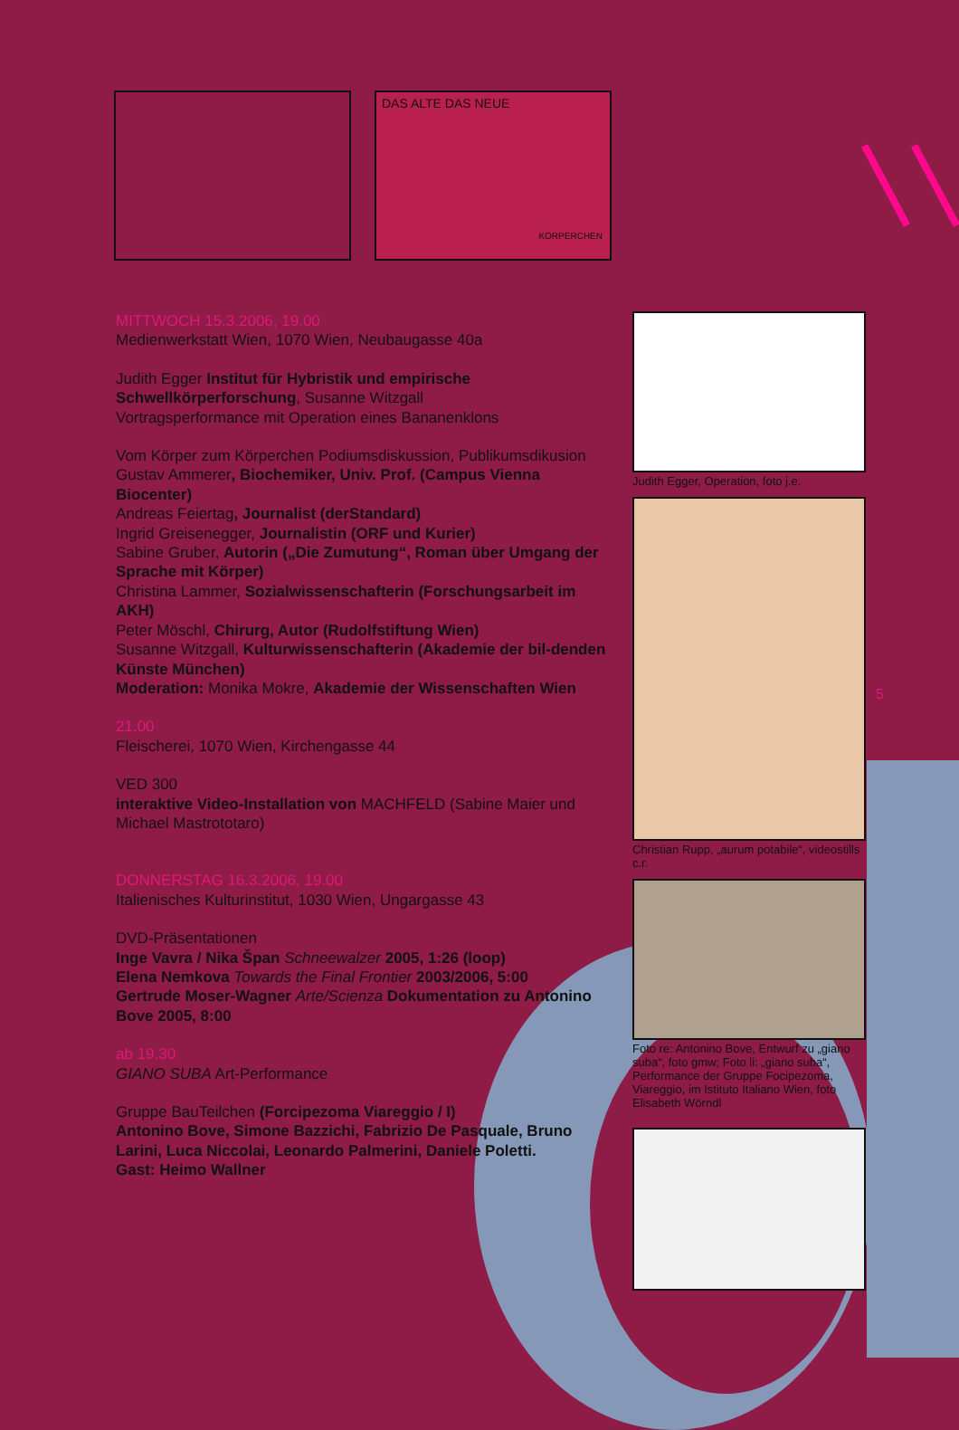DAS ALTE DAS NEUE
KÖRPERCHEN
MITTWOCH 15.3.2006, 19.00
Medienwerkstatt Wien, 1070 Wien, Neubaugasse 40a
Judith Egger Institut für Hybristik und empirische Schwellkörperforschung, Susanne Witzgall
Vortragsperformance mit Operation eines Bananenklons
Vom Körper zum Körperchen Podiumsdiskussion, Publikumsdikusion
Gustav Ammerer, Biochemiker, Univ. Prof. (Campus Vienna Biocenter)
Andreas Feiertag, Journalist (derStandard)
Ingrid Greisenegger, Journalistin (ORF und Kurier)
Sabine Gruber, Autorin („Die Zumutung“, Roman über Umgang der Sprache mit Körper)
Christina Lammer, Sozialwissenschafterin (Forschungsarbeit im AKH)
Peter Möschl, Chirurg, Autor (Rudolfstiftung Wien)
Susanne Witzgall, Kulturwissenschafterin (Akademie der bil-denden Künste München)
Moderation: Monika Mokre, Akademie der Wissenschaften Wien
21.00
Fleischerei, 1070 Wien, Kirchengasse 44
VED 300
interaktive Video-Installation von MACHFELD (Sabine Maier und Michael Mastrototaro)
DONNERSTAG 16.3.2006, 19.00
Italienisches Kulturinstitut, 1030 Wien, Ungargasse 43
DVD-Präsentationen
Inge Vavra / Nika Špan Schneewalzer 2005, 1:26 (loop)
Elena Nemkova Towards the Final Frontier 2003/2006, 5:00
Gertrude Moser-Wagner Arte/Scienza Dokumentation zu Antonino Bove 2005, 8:00
ab 19.30
GIANO SUBA Art-Performance
Gruppe BauTeilchen (Forcipezoma Viareggio / I)
Antonino Bove, Simone Bazzichi, Fabrizio De Pasquale, Bruno Larini, Luca Niccolai, Leonardo Palmerini, Daniele Poletti.
Gast: Heimo Wallner
Judith Egger, Operation, foto j.e.
Christian Rupp, „aurum potabile“, videostills c.r.
Foto re: Antonino Bove, Entwurf zu „giano suba“, foto gmw; Foto li: „giano suba“, Performance der Gruppe Focipezoma, Viareggio, im Istituto Italiano Wien, foto Elisabeth Wörndl
5